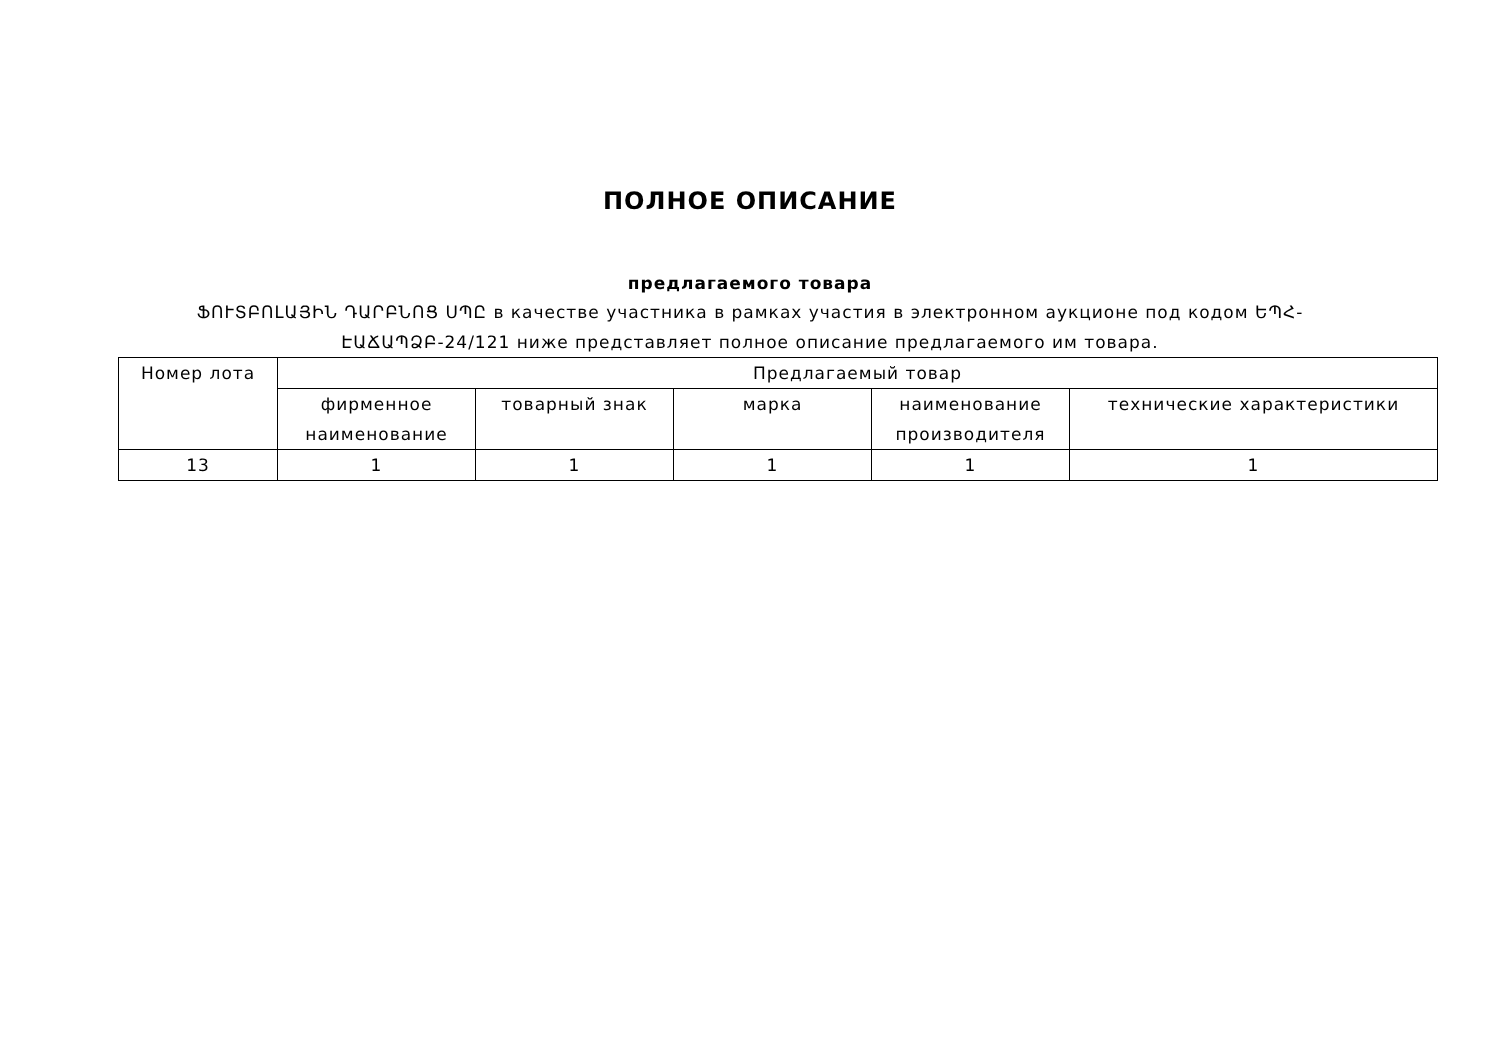ПОЛНОЕ ОПИСАНИЕ
предлагаемого товара
ՖՈՒՏԲՈԼԱՅԻՆ ԴԱՐԲՆՈՑ ՍՊԸ в качестве участника в рамках участия в электронном аукционе под кодом ԵՊՀ-ԷԱՃԱՊՁԲ-24/121 ниже представляет полное описание предлагаемого им товара.
| Номер лота | Предлагаемый товар | | | | |
| --- | --- | --- | --- | --- | --- |
| | фирменное наименование | товарный знак | марка | наименование производителя | технические характеристики |
| 13 | 1 | 1 | 1 | 1 | 1 |